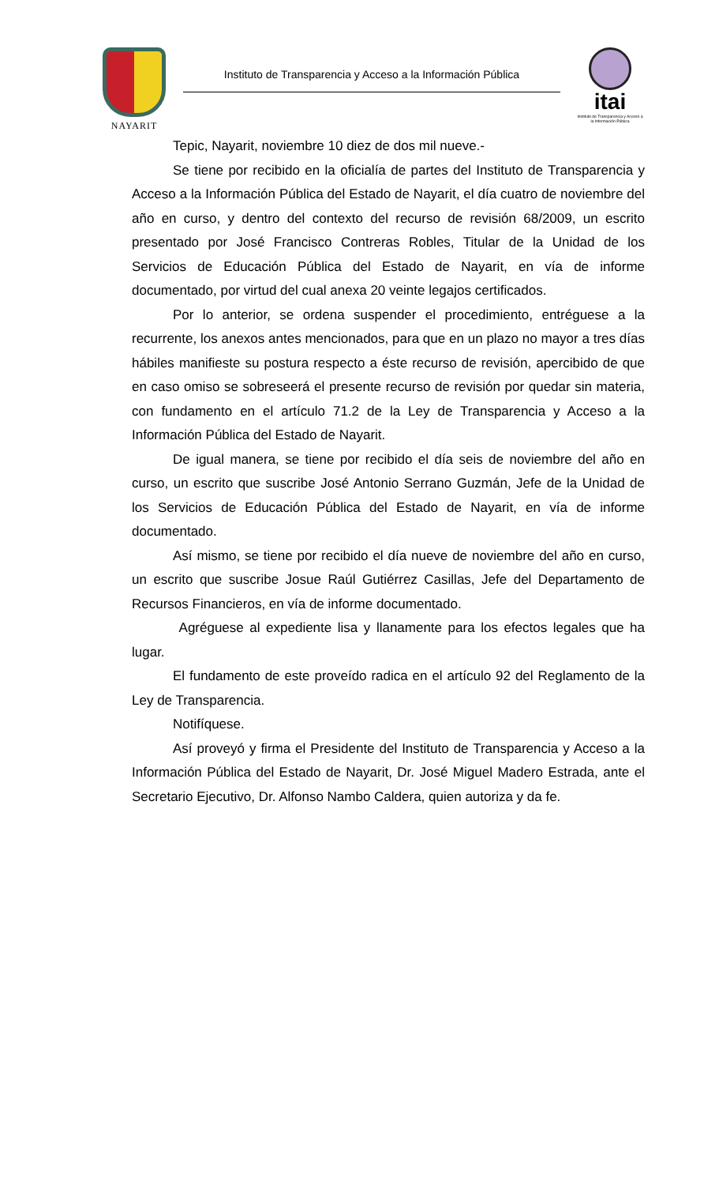NAYARIT
Instituto de Transparencia y Acceso a la Información Pública
itai
Instituto de Transparencia y Acceso a la Información Pública
Tepic, Nayarit, noviembre 10 diez de dos mil nueve.-
Se tiene por recibido en la oficialía de partes del Instituto de Transparencia y Acceso a la Información Pública del Estado de Nayarit, el día cuatro de noviembre del año en curso, y dentro del contexto del recurso de revisión 68/2009, un escrito presentado por José Francisco Contreras Robles, Titular de la Unidad de los Servicios de Educación Pública del Estado de Nayarit, en vía de informe documentado, por virtud del cual anexa 20 veinte legajos certificados.
Por lo anterior, se ordena suspender el procedimiento, entréguese a la recurrente, los anexos antes mencionados, para que en un plazo no mayor a tres días hábiles manifieste su postura respecto a éste recurso de revisión, apercibido de que en caso omiso se sobreseerá el presente recurso de revisión por quedar sin materia, con fundamento en el artículo 71.2 de la Ley de Transparencia y Acceso a la Información Pública del Estado de Nayarit.
De igual manera, se tiene por recibido el día seis de noviembre del año en curso, un escrito que suscribe José Antonio Serrano Guzmán, Jefe de la Unidad de los Servicios de Educación Pública del Estado de Nayarit, en vía de informe documentado.
Así mismo, se tiene por recibido el día nueve de noviembre del año en curso, un escrito que suscribe Josue Raúl Gutiérrez Casillas, Jefe del Departamento de Recursos Financieros, en vía de informe documentado.
Agréguese al expediente lisa y llanamente para los efectos legales que ha lugar.
El fundamento de este proveído radica en el artículo 92 del Reglamento de la Ley de Transparencia.
Notifíquese.
Así proveyó y firma el Presidente del Instituto de Transparencia y Acceso a la Información Pública del Estado de Nayarit, Dr. José Miguel Madero Estrada, ante el Secretario Ejecutivo, Dr. Alfonso Nambo Caldera, quien autoriza y da fe.